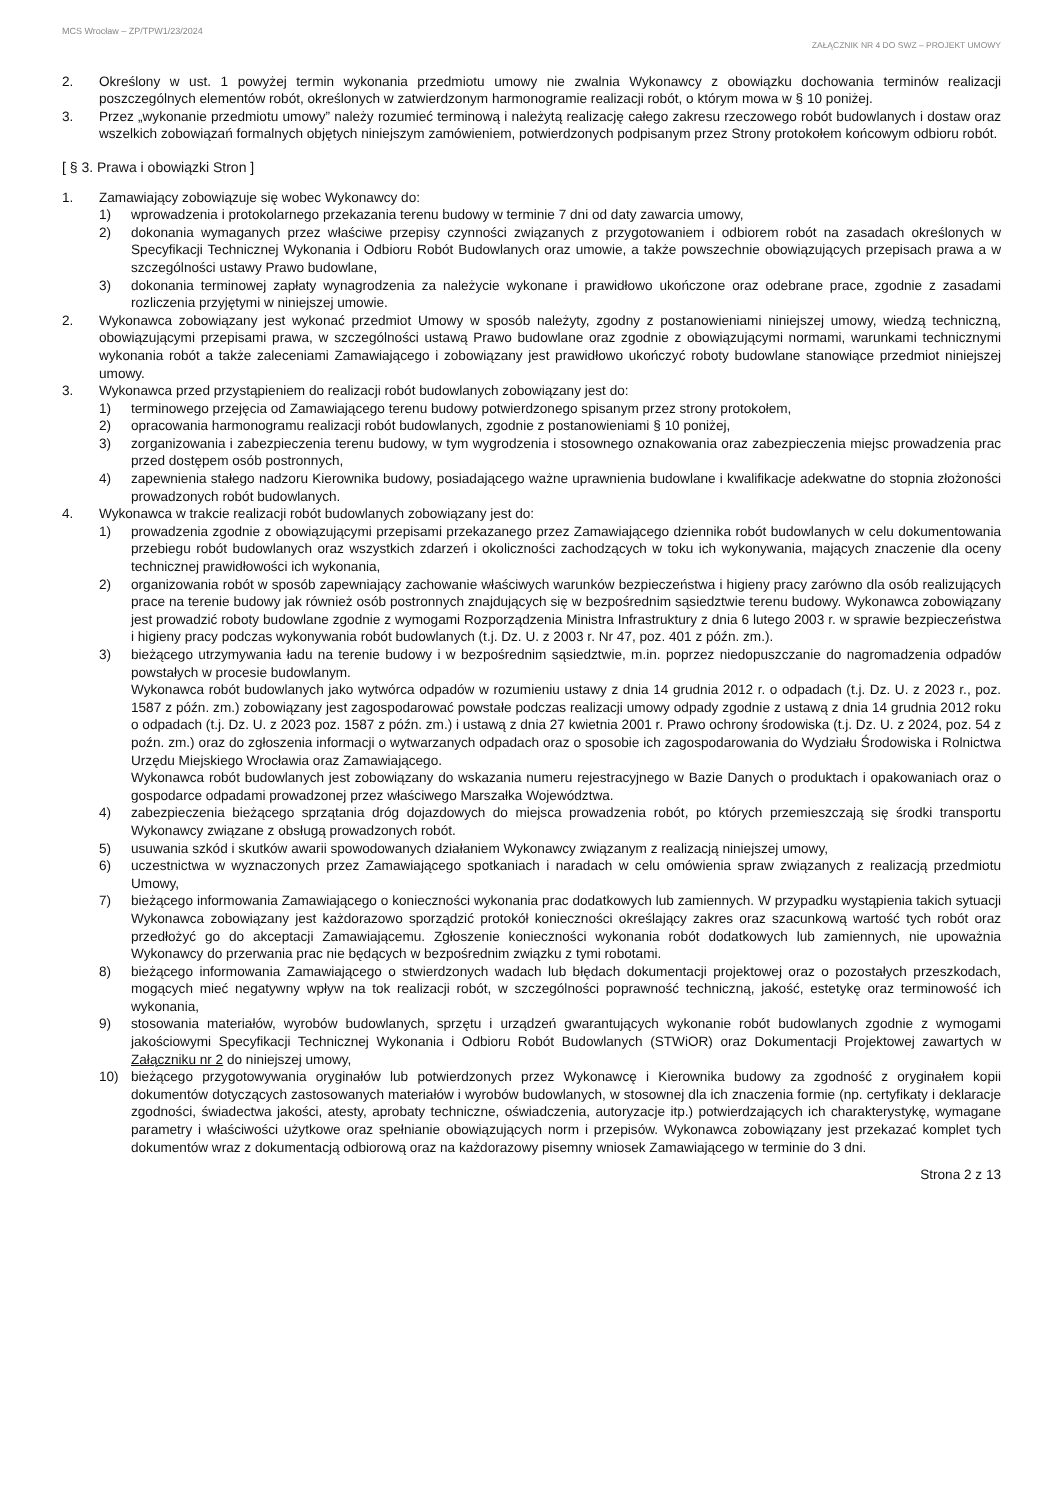MCS Wrocław – ZP/TPW1/23/2024
ZAŁĄCZNIK NR 4 DO SWZ – PROJEKT UMOWY
2. Określony w ust. 1 powyżej termin wykonania przedmiotu umowy nie zwalnia Wykonawcy z obowiązku dochowania terminów realizacji poszczególnych elementów robót, określonych w zatwierdzonym harmonogramie realizacji robót, o którym mowa w § 10 poniżej.
3. Przez „wykonanie przedmiotu umowy” należy rozumieć terminową i należytą realizację całego zakresu rzeczowego robót budowlanych i dostaw oraz wszelkich zobowiązań formalnych objętych niniejszym zamówieniem, potwierdzonych podpisanym przez Strony protokołem końcowym odbioru robót.
[ § 3. Prawa i obowiązki Stron ]
1. Zamawiający zobowiązuje się wobec Wykonawcy do:
1) wprowadzenia i protokolarnego przekazania terenu budowy w terminie 7 dni od daty zawarcia umowy,
2) dokonania wymaganych przez właściwe przepisy czynności związanych z przygotowaniem i odbiorem robót na zasadach określonych w Specyfikacji Technicznej Wykonania i Odbioru Robót Budowlanych oraz umowie, a także powszechnie obowiązujących przepisach prawa a w szczególności ustawy Prawo budowlane,
3) dokonania terminowej zapłaty wynagrodzenia za należycie wykonane i prawidłowo ukończone oraz odebrane prace, zgodnie z zasadami rozliczenia przyjętymi w niniejszej umowie.
2. Wykonawca zobowiązany jest wykonać przedmiot Umowy w sposób należyty, zgodny z postanowieniami niniejszej umowy, wiedzą techniczną, obowiązującymi przepisami prawa, w szczególności ustawą Prawo budowlane oraz zgodnie z obowiązującymi normami, warunkami technicznymi wykonania robót a także zaleceniami Zamawiającego i zobowiązany jest prawidłowo ukończyć roboty budowlane stanowiące przedmiot niniejszej umowy.
3. Wykonawca przed przystąpieniem do realizacji robót budowlanych zobowiązany jest do:
1) terminowego przejęcia od Zamawiającego terenu budowy potwierdzonego spisanym przez strony protokołem,
2) opracowania harmonogramu realizacji robót budowlanych, zgodnie z postanowieniami § 10 poniżej,
3) zorganizowania i zabezpieczenia terenu budowy, w tym wygrodzenia i stosownego oznakowania oraz zabezpieczenia miejsc prowadzenia prac przed dostępem osób postronnych,
4) zapewnienia stałego nadzoru Kierownika budowy, posiadającego ważne uprawnienia budowlane i kwalifikacje adekwatne do stopnia złożoności prowadzonych robót budowlanych.
4. Wykonawca w trakcie realizacji robót budowlanych zobowiązany jest do:
1) prowadzenia zgodnie z obowiązującymi przepisami przekazanego przez Zamawiającego dziennika robót budowlanych w celu dokumentowania przebiegu robót budowlanych oraz wszystkich zdarzeń i okoliczności zachodzących w toku ich wykonywania, mających znaczenie dla oceny technicznej prawidłowości ich wykonania,
2) organizowania robót w sposób zapewniający zachowanie właściwych warunków bezpieczeństwa i higieny pracy zarówno dla osób realizujących prace na terenie budowy jak również osób postronnych znajdujących się w bezpośrednim sąsiedztwie terenu budowy. Wykonawca zobowiązany jest prowadzić roboty budowlane zgodnie z wymogami Rozporządzenia Ministra Infrastruktury z dnia 6 lutego 2003 r. w sprawie bezpieczeństwa i higieny pracy podczas wykonywania robót budowlanych (t.j. Dz. U. z 2003 r. Nr 47, poz. 401 z późn. zm.).
3) bieżącego utrzymywania ładu na terenie budowy i w bezpośrednim sąsiedztwie, m.in. poprzez niedopuszczanie do nagromadzenia odpadów powstałych w procesie budowlanym.
Wykonawca robót budowlanych jako wytwórca odpadów w rozumieniu ustawy z dnia 14 grudnia 2012 r. o odpadach (t.j. Dz. U. z 2023 r., poz. 1587 z późn. zm.) zobowiązany jest zagospodarować powstałe podczas realizacji umowy odpady zgodnie z ustawą z dnia 14 grudnia 2012 roku o odpadach (t.j. Dz. U. z 2023 poz. 1587 z późn. zm.) i ustawą z dnia 27 kwietnia 2001 r. Prawo ochrony środowiska (t.j. Dz. U. z 2024, poz. 54 z poźn. zm.) oraz do zgłoszenia informacji o wytwarzanych odpadach oraz o sposobie ich zagospodarowania do Wydziału Środowiska i Rolnictwa Urzędu Miejskiego Wrocławia oraz Zamawiającego.
Wykonawca robót budowlanych jest zobowiązany do wskazania numeru rejestracyjnego w Bazie Danych o produktach i opakowaniach oraz o gospodarce odpadami prowadzonej przez właściwego Marszałka Województwa.
4) zabezpieczenia bieżącego sprzątania dróg dojazdowych do miejsca prowadzenia robót, po których przemieszczają się środki transportu Wykonawcy związane z obsługą prowadzonych robót.
5) usuwania szkód i skutków awarii spowodowanych działaniem Wykonawcy związanym z realizacją niniejszej umowy,
6) uczestnictwa w wyznaczonych przez Zamawiającego spotkaniach i naradach w celu omówienia spraw związanych z realizacją przedmiotu Umowy,
7) bieżącego informowania Zamawiającego o konieczności wykonania prac dodatkowych lub zamiennych. W przypadku wystąpienia takich sytuacji Wykonawca zobowiązany jest każdorazowo sporządzić protokół konieczności określający zakres oraz szacunkową wartość tych robót oraz przedłożyć go do akceptacji Zamawiającemu. Zgłoszenie konieczności wykonania robót dodatkowych lub zamiennych, nie upoważnia Wykonawcy do przerwania prac nie będących w bezpośrednim związku z tymi robotami.
8) bieżącego informowania Zamawiającego o stwierdzonych wadach lub błędach dokumentacji projektowej oraz o pozostałych przeszkodach, mogących mieć negatywny wpływ na tok realizacji robót, w szczególności poprawność techniczną, jakość, estetykę oraz terminowość ich wykonania,
9) stosowania materiałów, wyrobów budowlanych, sprzętu i urządzeń gwarantujących wykonanie robót budowlanych zgodnie z wymogami jakościowymi Specyfikacji Technicznej Wykonania i Odbioru Robót Budowlanych (STWiOR) oraz Dokumentacji Projektowej zawartych w Załączniku nr 2 do niniejszej umowy,
10) bieżącego przygotowywania oryginałów lub potwierdzonych przez Wykonawcę i Kierownika budowy za zgodność z oryginałem kopii dokumentów dotyczących zastosowanych materiałów i wyrobów budowlanych, w stosownej dla ich znaczenia formie (np. certyfikaty i deklaracje zgodności, świadectwa jakości, atesty, aprobaty techniczne, oświadczenia, autoryzacje itp.) potwierdzających ich charakterystykę, wymagane parametry i właściwości użytkowe oraz spełnianie obowiązujących norm i przepisów. Wykonawca zobowiązany jest przekazać komplet tych dokumentów wraz z dokumentacją odbiorową oraz na każdorazowy pisemny wniosek Zamawiającego w terminie do 3 dni.
Strona 2 z 13